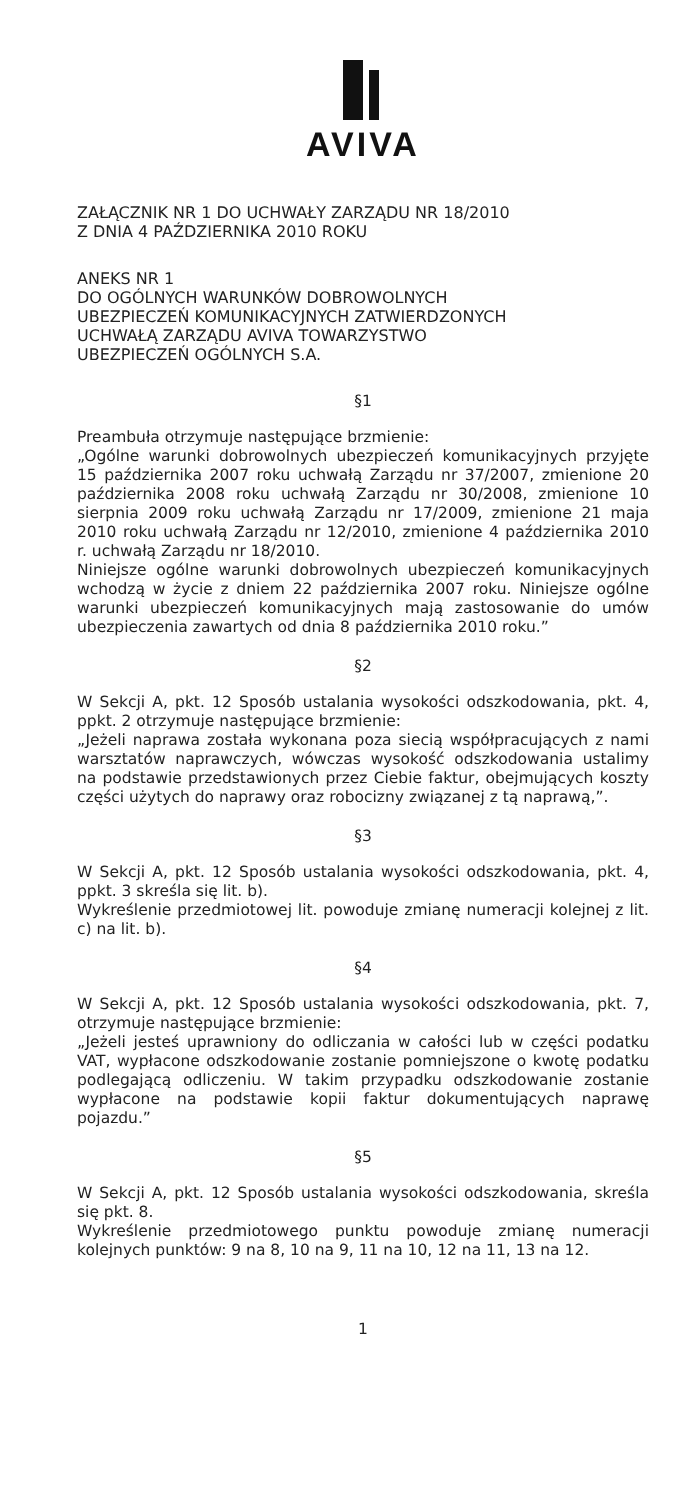AVIVA
ZAŁĄCZNIK NR 1 DO UCHWAŁY ZARZĄDU NR 18/2010
Z DNIA 4 PAŹDZIERNIKA 2010 ROKU
ANEKS NR 1
DO OGÓLNYCH WARUNKÓW DOBROWOLNYCH
UBEZPIECZEŃ KOMUNIKACYJNYCH ZATWIERDZONYCH
UCHWAŁĄ ZARZĄDU AVIVA TOWARZYSTWO
UBEZPIECZEŃ OGÓLNYCH S.A.
§1
Preambuła otrzymuje następujące brzmienie:
„Ogólne warunki dobrowolnych ubezpieczeń komunikacyjnych przyjęte 15 października 2007 roku uchwałą Zarządu nr 37/2007, zmienione 20 października 2008 roku uchwałą Zarządu nr 30/2008, zmienione 10 sierpnia 2009 roku uchwałą Zarządu nr 17/2009, zmienione 21 maja 2010 roku uchwałą Zarządu nr 12/2010, zmienione 4 października 2010 r. uchwałą Zarządu nr 18/2010.
Niniejsze ogólne warunki dobrowolnych ubezpieczeń komunikacyjnych wchodzą w życie z dniem 22 października 2007 roku. Niniejsze ogólne warunki ubezpieczeń komunikacyjnych mają zastosowanie do umów ubezpieczenia zawartych od dnia 8 października 2010 roku.”
§2
W Sekcji A, pkt. 12 Sposób ustalania wysokości odszkodowania, pkt. 4, ppkt. 2 otrzymuje następujące brzmienie:
„Jeżeli naprawa została wykonana poza siecią współpracujących z nami warsztatów naprawczych, wówczas wysokość odszkodowania ustalimy na podstawie przedstawionych przez Ciebie faktur, obejmujących koszty części użytych do naprawy oraz robocizny związanej z tą naprawą,”.
§3
W Sekcji A, pkt. 12 Sposób ustalania wysokości odszkodowania, pkt. 4, ppkt. 3 skreśla się lit. b).
Wykreślenie przedmiotowej lit. powoduje zmianę numeracji kolejnej z lit. c) na lit. b).
§4
W Sekcji A, pkt. 12 Sposób ustalania wysokości odszkodowania, pkt. 7, otrzymuje następujące brzmienie:
„Jeżeli jesteś uprawniony do odliczania w całości lub w części podatku VAT, wypłacone odszkodowanie zostanie pomniejszone o kwotę podatku podlegającą odliczeniu. W takim przypadku odszkodowanie zostanie wypłacone na podstawie kopii faktur dokumentujących naprawę pojazdu.”
§5
W Sekcji A, pkt. 12 Sposób ustalania wysokości odszkodowania, skreśla się pkt. 8.
Wykreślenie przedmiotowego punktu powoduje zmianę numeracji kolejnych punktów: 9 na 8, 10 na 9, 11 na 10, 12 na 11, 13 na 12.
1